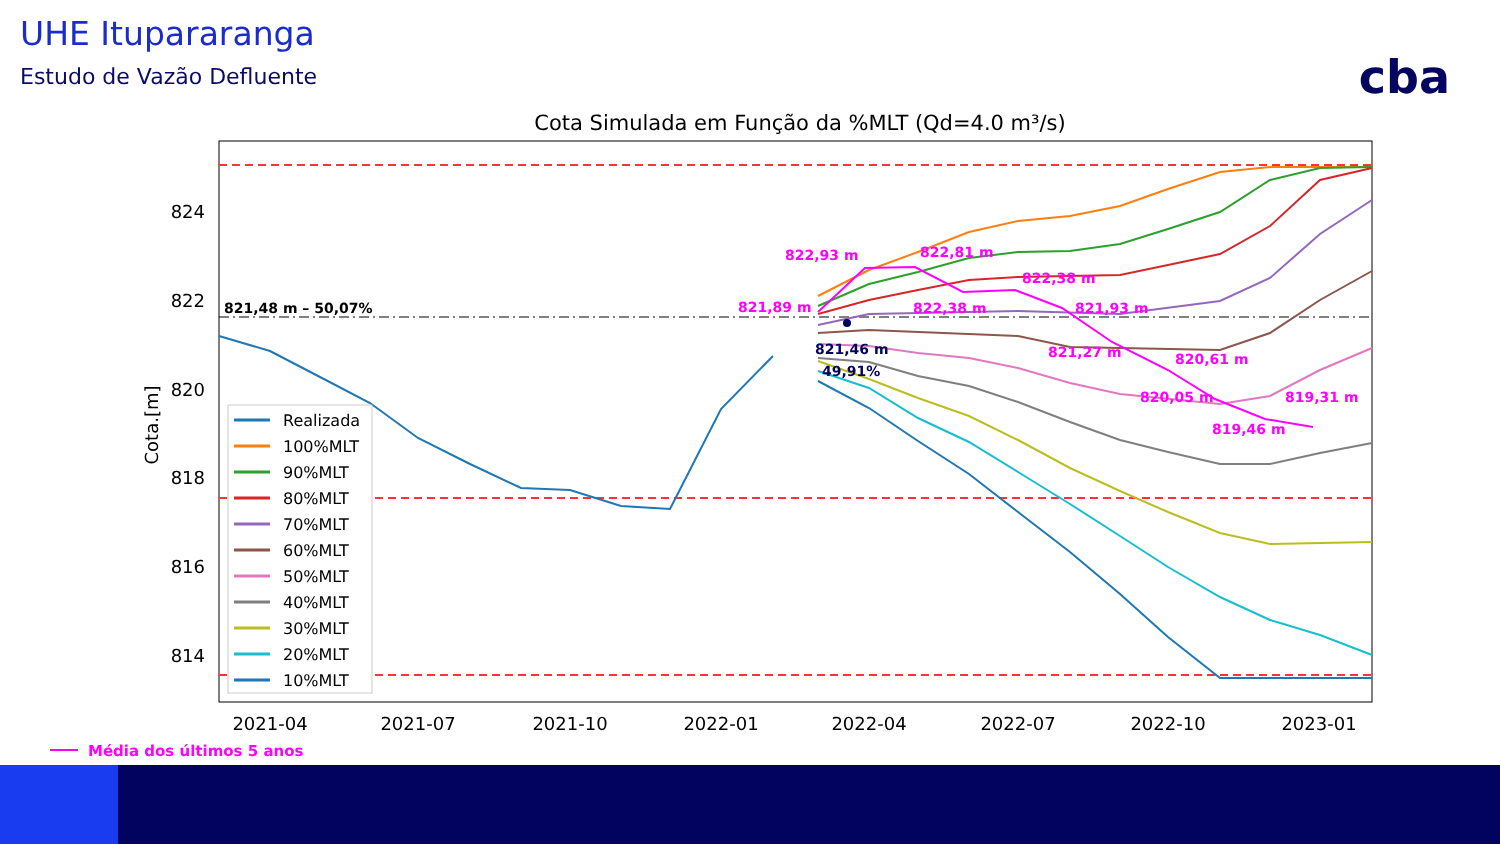UHE Itupararanga
Estudo de Vazão Defluente cba
Cota Simulada em Função da %MLT (Qd=4.0 m³/s)
824
822
820
818
816
814
Cota.[m]
2021-04
2021-07
2021-10
2022-01
2022-04
2022-07
2022-10
2023-01
822,93 m
822,81 m
822,38 m
821,89 m
822,38 m
821,93 m
821,27 m
820,61 m
820,05 m
819,31 m
819,46 m
821,46 m
49,91%
821,48 m – 50,07%
Realizada
100%MLT
90%MLT
80%MLT
70%MLT
60%MLT
50%MLT
40%MLT
30%MLT
20%MLT
10%MLT
Média dos últimos 5 anos